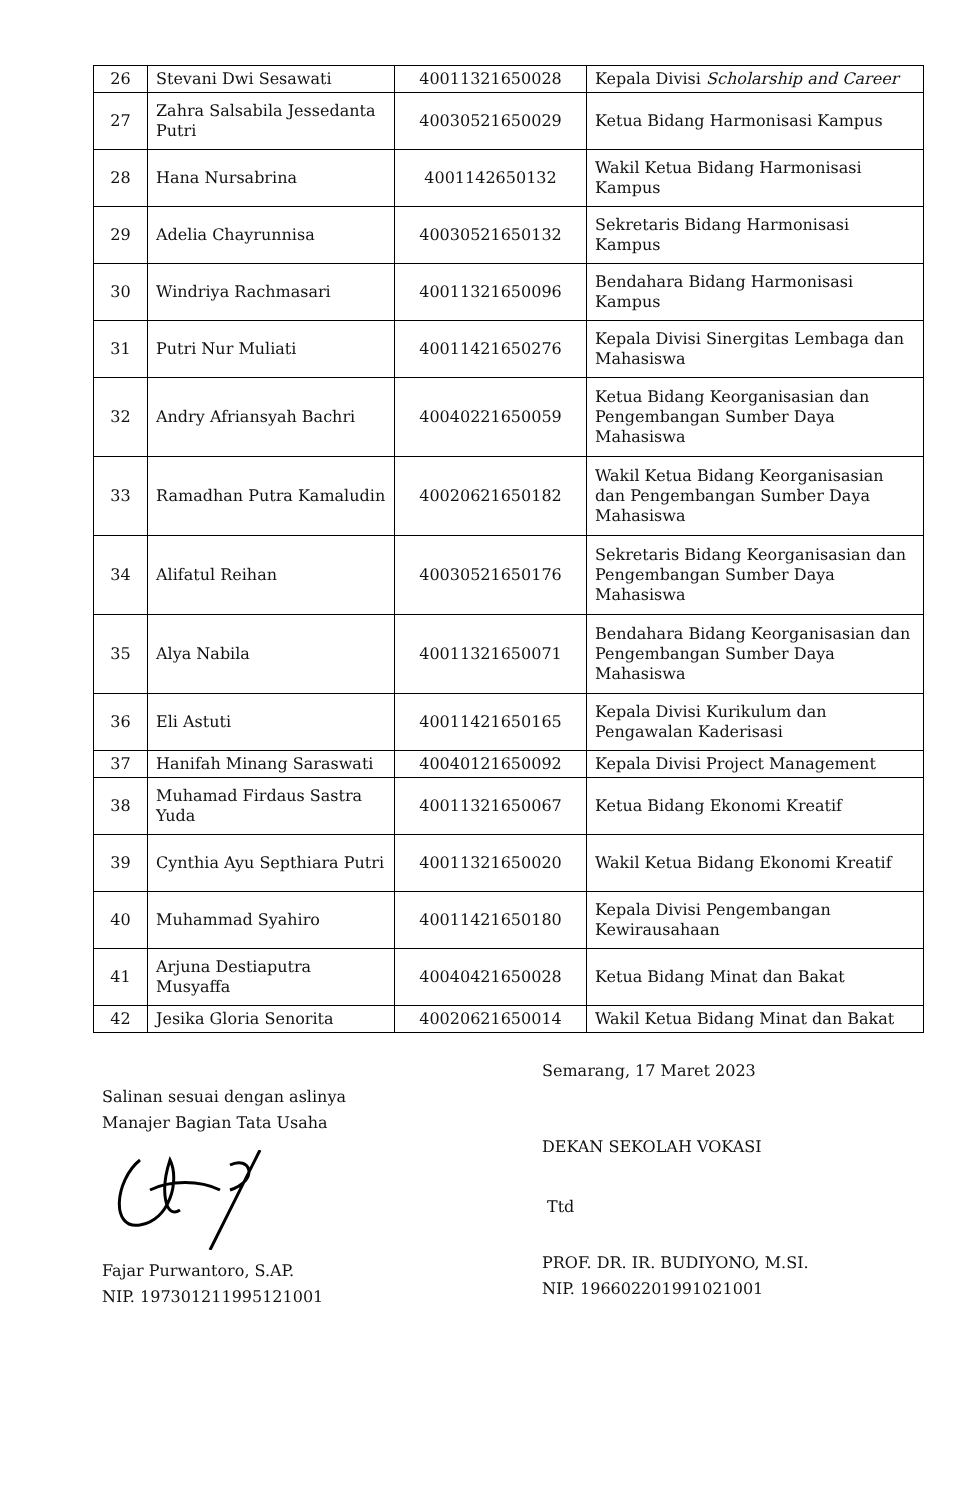| 26 | Stevani Dwi Sesawati | 40011321650028 | Kepala Divisi Scholarship and Career |
| 27 | Zahra Salsabila Jessedanta Putri | 40030521650029 | Ketua Bidang Harmonisasi Kampus |
| 28 | Hana Nursabrina | 4001142650132 | Wakil Ketua Bidang Harmonisasi Kampus |
| 29 | Adelia Chayrunnisa | 40030521650132 | Sekretaris Bidang Harmonisasi Kampus |
| 30 | Windriya Rachmasari | 40011321650096 | Bendahara Bidang Harmonisasi Kampus |
| 31 | Putri Nur Muliati | 40011421650276 | Kepala Divisi Sinergitas Lembaga dan Mahasiswa |
| 32 | Andry Afriansyah Bachri | 40040221650059 | Ketua Bidang Keorganisasian dan Pengembangan Sumber Daya Mahasiswa |
| 33 | Ramadhan Putra Kamaludin | 40020621650182 | Wakil Ketua Bidang Keorganisasian dan Pengembangan Sumber Daya Mahasiswa |
| 34 | Alifatul Reihan | 40030521650176 | Sekretaris Bidang Keorganisasian dan Pengembangan Sumber Daya Mahasiswa |
| 35 | Alya Nabila | 40011321650071 | Bendahara Bidang Keorganisasian dan Pengembangan Sumber Daya Mahasiswa |
| 36 | Eli Astuti | 40011421650165 | Kepala Divisi Kurikulum dan Pengawalan Kaderisasi |
| 37 | Hanifah Minang Saraswati | 40040121650092 | Kepala Divisi Project Management |
| 38 | Muhamad Firdaus Sastra Yuda | 40011321650067 | Ketua Bidang Ekonomi Kreatif |
| 39 | Cynthia Ayu Septhiara Putri | 40011321650020 | Wakil Ketua Bidang Ekonomi Kreatif |
| 40 | Muhammad Syahiro | 40011421650180 | Kepala Divisi Pengembangan Kewirausahaan |
| 41 | Arjuna Destiaputra Musyaffa | 40040421650028 | Ketua Bidang Minat dan Bakat |
| 42 | Jesika Gloria Senorita | 40020621650014 | Wakil Ketua Bidang Minat dan Bakat |
Salinan sesuai dengan aslinya
Manajer Bagian Tata Usaha
Fajar Purwantoro, S.AP.
NIP. 197301211995121001
Semarang, 17 Maret 2023
DEKAN SEKOLAH VOKASI
Ttd
PROF. DR. IR. BUDIYONO, M.SI.
NIP. 196602201991021001